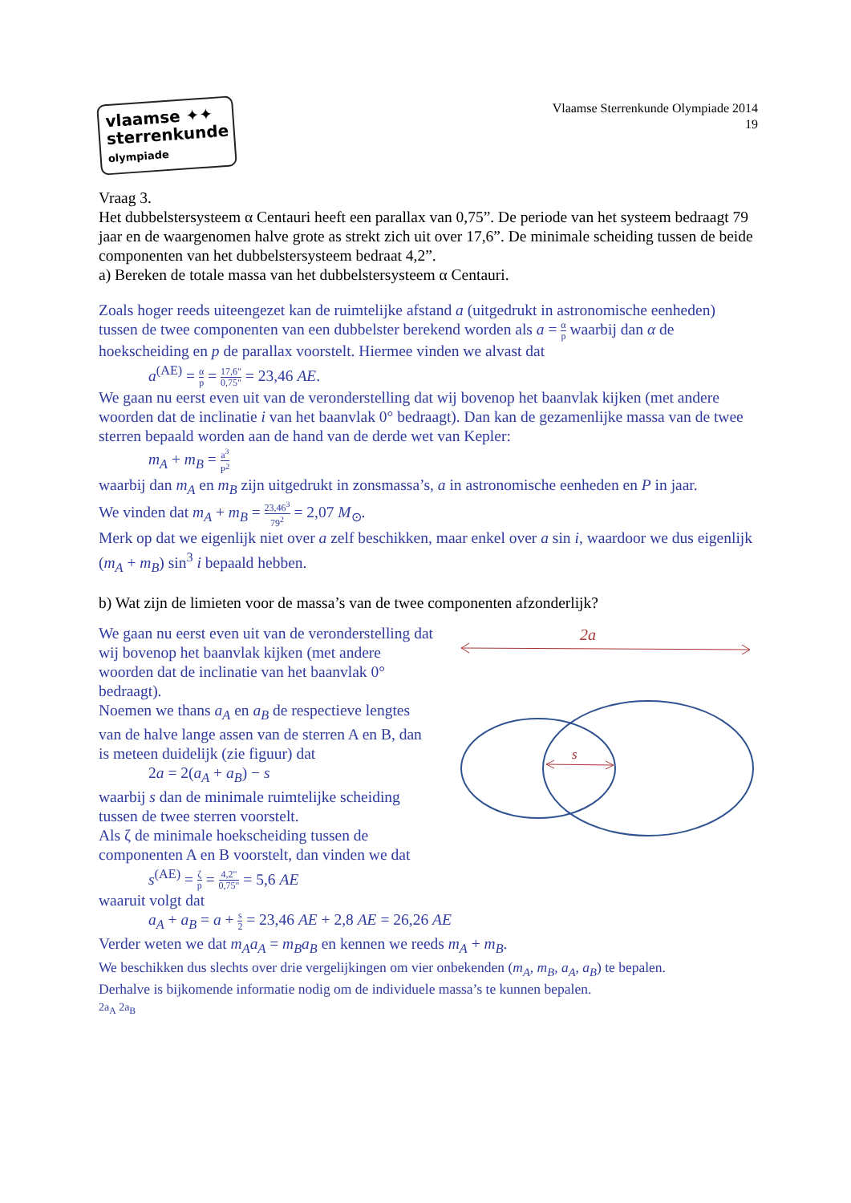vlaamse ✦✦
sterrenkunde
olympiade
Vlaamse Sterrenkunde Olympiade 2014
19
Vraag 3.
Het dubbelstersysteem α Centauri heeft een parallax van 0,75”. De periode van het systeem bedraagt 79 jaar en de waargenomen halve grote as strekt zich uit over 17,6”. De minimale scheiding tussen de beide componenten van het dubbelstersysteem bedraat 4,2”.
a) Bereken de totale massa van het dubbelstersysteem α Centauri.
Zoals hoger reeds uiteengezet kan de ruimtelijke afstand a (uitgedrukt in astronomische eenheden) tussen de twee componenten van een dubbelster berekend worden als a = α p waarbij dan α de hoekscheiding en p de parallax voorstelt. Hiermee vinden we alvast dat
a<sup>(AE)</sup> = α p = 17,6" 0,75" = 23,46 AE.
We gaan nu eerst even uit van de veronderstelling dat wij bovenop het baanvlak kijken (met andere woorden dat de inclinatie i van het baanvlak 0° bedraagt). Dan kan de gezamenlijke massa van de twee sterren bepaald worden aan de hand van de derde wet van Kepler:
m<sub>A</sub> + m<sub>B</sub> = a<sup>3</sup> P<sup>2</sup>
waarbij dan m<sub>A</sub> en m<sub>B</sub> zijn uitgedrukt in zonsmassa’s, a in astronomische eenheden en P in jaar.
We vinden dat m<sub>A</sub> + m<sub>B</sub> = 23,46<sup>3</sup> 79<sup>2</sup> = 2,07 M<sub>⊙</sub>.
Merk op dat we eigenlijk niet over a zelf beschikken, maar enkel over a sin i, waardoor we dus eigenlijk (m<sub>A</sub> + m<sub>B</sub>) sin<sup>3</sup> i bepaald hebben.
b) Wat zijn de limieten voor de massa’s van de twee componenten afzonderlijk?
We gaan nu eerst even uit van de veronderstelling dat wij bovenop het baanvlak kijken (met andere woorden dat de inclinatie van het baanvlak 0° bedraagt).
Noemen we thans a<sub>A</sub> en a<sub>B</sub> de respectieve lengtes van de halve lange assen van de sterren A en B, dan is meteen duidelijk (zie figuur) dat
2a = 2(a<sub>A</sub> + a<sub>B</sub>) − s
waarbij s dan de minimale ruimtelijke scheiding tussen de twee sterren voorstelt.
Als ζ de minimale hoekscheiding tussen de componenten A en B voorstelt, dan vinden we dat
s<sup>(AE)</sup> = ζ p = 4,2" 0,75" = 5,6 AE
waaruit volgt dat
2a
s
a<sub>A</sub> + a<sub>B</sub> = a + s 2 = 23,46 AE + 2,8 AE = 26,26 AE
Verder weten we dat m<sub>A</sub>a<sub>A</sub> = m<sub>B</sub>a<sub>B</sub> en kennen we reeds m<sub>A</sub> + m<sub>B</sub>.
We beschikken dus slechts over drie vergelijkingen om vier onbekenden (m<sub>A</sub>, m<sub>B</sub>, a<sub>A</sub>, a<sub>B</sub>) te bepalen.
Derhalve is bijkomende informatie nodig om de individuele massa’s te kunnen bepalen.
2a<sub>A</sub> 2a<sub>B</sub>